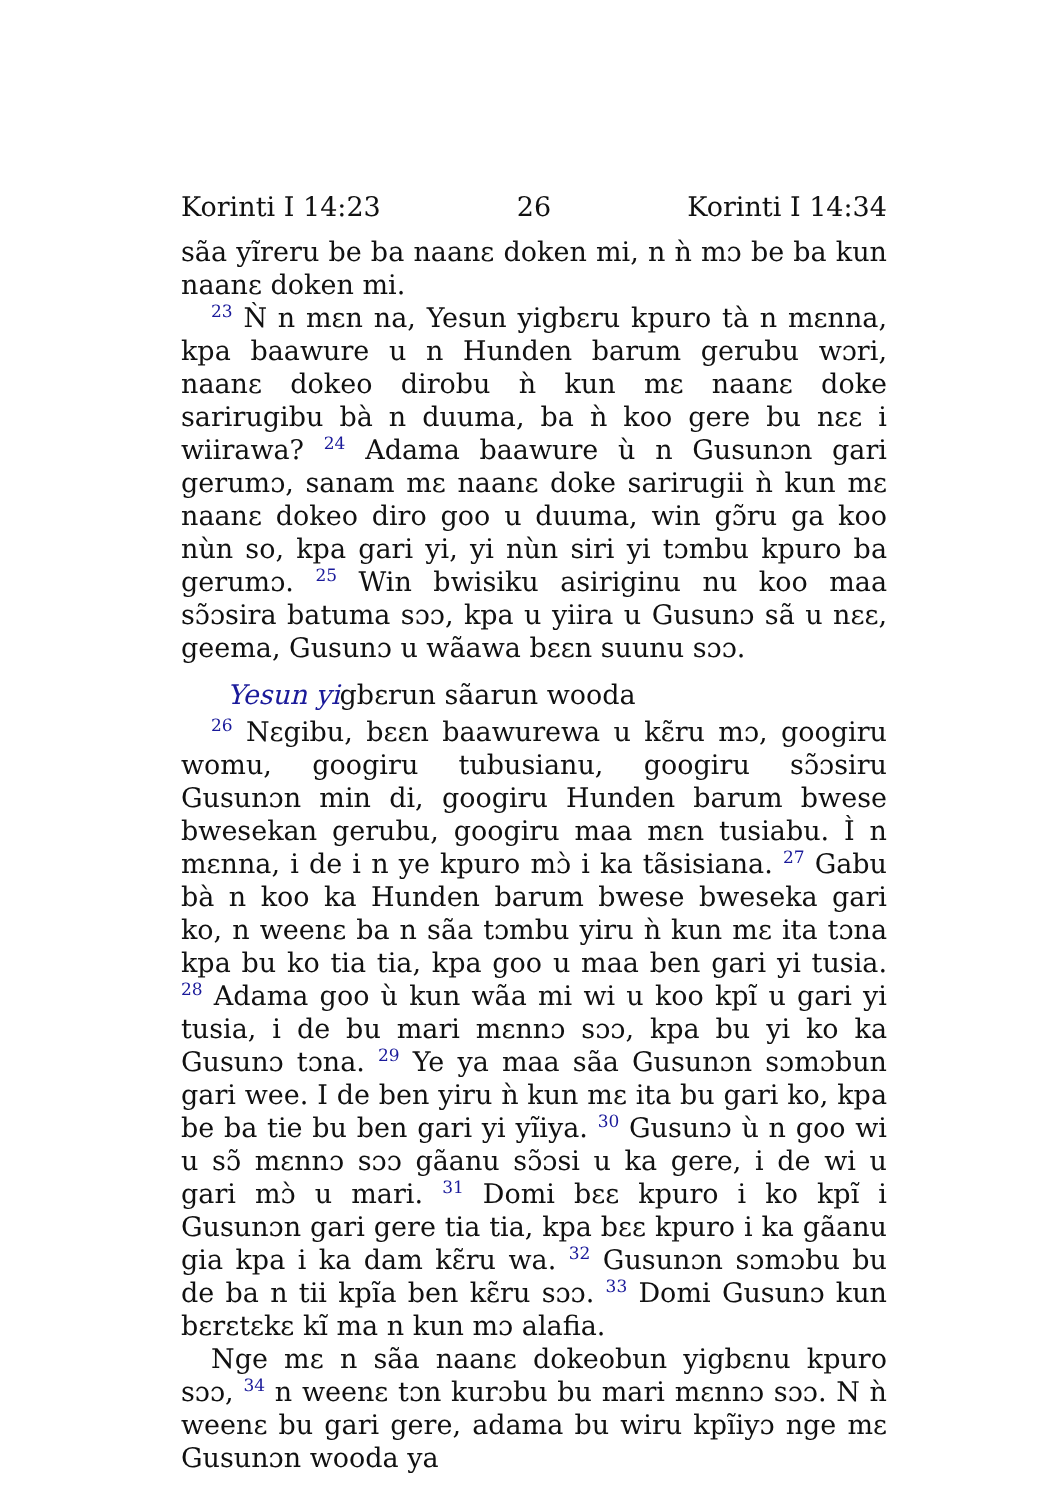Korinti I 14:23 26 Korinti I 14:34
sãa yĩreru be ba naanɛ doken mi, n ǹ mɔ be ba kun naanɛ doken mi.
<sup>23</sup> Ǹ n mɛn na, Yesun yigbɛru kpuro tà n mɛnna, kpa baawure u n Hunden barum gerubu wɔri, naanɛ dokeo dirobu ǹ kun mɛ naanɛ doke sarirugibu bà n duuma, ba ǹ koo gere bu nɛɛ i wiirawa? <sup>24</sup> Adama baawure ù n Gusunɔn gari gerumɔ, sanam mɛ naanɛ doke sarirugii ǹ kun mɛ naanɛ dokeo diro goo u duuma, win gɔ̃ru ga koo nùn so, kpa gari yi, yi nùn siri yi tɔmbu kpuro ba gerumɔ. <sup>25</sup> Win bwisiku asiriginu nu koo maa sɔ̃ɔsira batuma sɔɔ, kpa u yiira u Gusunɔ sã u nɛɛ, geema, Gusunɔ u wãawa bɛɛn suunu sɔɔ.
Yesun yigbɛrun sãarun wooda
<sup>26</sup> Nɛgibu, bɛɛn baawurewa u kɛ̃ru mɔ, googiru womu, googiru tubusianu, googiru sɔ̃ɔsiru Gusunɔn min di, googiru Hunden barum bwese bwesekan gerubu, googiru maa mɛn tusiabu. Ì n mɛnna, i de i n ye kpuro mɔ̀ i ka tãsisiana. <sup>27</sup> Gabu bà n koo ka Hunden barum bwese bweseka gari ko, n weenɛ ba n sãa tɔmbu yiru ǹ kun mɛ ita tɔna kpa bu ko tia tia, kpa goo u maa ben gari yi tusia. <sup>28</sup> Adama goo ù kun wãa mi wi u koo kpĩ u gari yi tusia, i de bu mari mɛnnɔ sɔɔ, kpa bu yi ko ka Gusunɔ tɔna. <sup>29</sup> Ye ya maa sãa Gusunɔn sɔmɔbun gari wee. I de ben yiru ǹ kun mɛ ita bu gari ko, kpa be ba tie bu ben gari yi yĩiya. <sup>30</sup> Gusunɔ ù n goo wi u sɔ̃ mɛnnɔ sɔɔ gãanu sɔ̃ɔsi u ka gere, i de wi u gari mɔ̀ u mari. <sup>31</sup> Domi bɛɛ kpuro i ko kpĩ i Gusunɔn gari gere tia tia, kpa bɛɛ kpuro i ka gãanu gia kpa i ka dam kɛ̃ru wa. <sup>32</sup> Gusunɔn sɔmɔbu bu de ba n tii kpĩa ben kɛ̃ru sɔɔ. <sup>33</sup> Domi Gusunɔ kun bɛrɛtɛkɛ kĩ ma n kun mɔ alafia.
Nge mɛ n sãa naanɛ dokeobun yigbɛnu kpuro sɔɔ, <sup>34</sup> n weenɛ tɔn kurɔbu bu mari mɛnnɔ sɔɔ. N ǹ weenɛ bu gari gere, adama bu wiru kpĩiyɔ nge mɛ Gusunɔn wooda ya